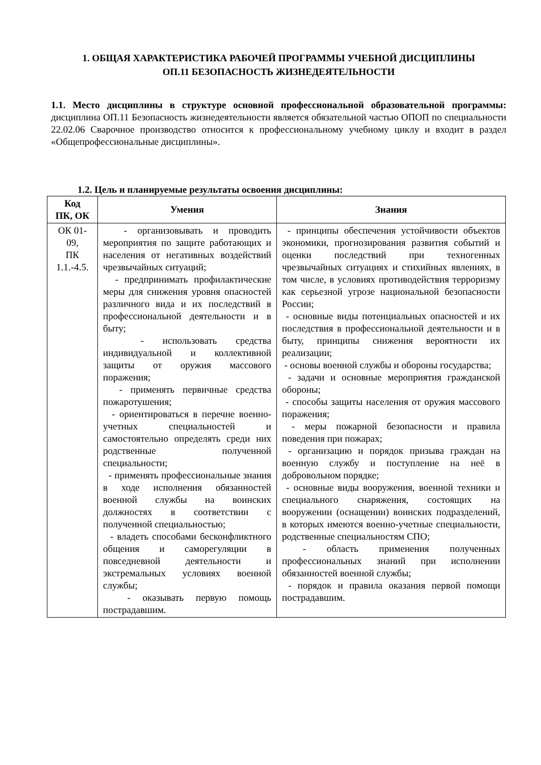1. ОБЩАЯ ХАРАКТЕРИСТИКА РАБОЧЕЙ ПРОГРАММЫ УЧЕБНОЙ ДИСЦИПЛИНЫ
ОП.11 БЕЗОПАСНОСТЬ ЖИЗНЕДЕЯТЕЛЬНОСТИ
1.1. Место дисциплины в структуре основной профессиональной образовательной программы: дисциплина ОП.11 Безопасность жизнедеятельности является обязательной частью ОПОП по специальности 22.02.06 Сварочное производство относится к профессиональному учебному циклу и входит в раздел «Общепрофессиональные дисциплины».
1.2. Цель и планируемые результаты освоения дисциплины:
| Код ПК, ОК | Умения | Знания |
| --- | --- | --- |
| ОК 01-09, ПК 1.1.-4.5. | - организовывать и проводить мероприятия по защите работающих и населения от негативных воздействий чрезвычайных ситуаций; - предпринимать профилактические меры для снижения уровня опасностей различного вида и их последствий в профессиональной деятельности и в быту; - использовать средства индивидуальной и коллективной защиты от оружия массового поражения; - применять первичные средства пожаротушения; - ориентироваться в перечне военно-учетных специальностей и самостоятельно определять среди них родственные полученной специальности; - применять профессиональные знания в ходе исполнения обязанностей военной службы на воинских должностях в соответствии с полученной специальностью; - владеть способами бесконфликтного общения и саморегуляции в повседневной деятельности и экстремальных условиях военной службы; - оказывать первую помощь пострадавшим. | - принципы обеспечения устойчивости объектов экономики, прогнозирования развития событий и оценки последствий при техногенных чрезвычайных ситуациях и стихийных явлениях, в том числе, в условиях противодействия терроризму как серьезной угрозе национальной безопасности России; - основные виды потенциальных опасностей и их последствия в профессиональной деятельности и в быту, принципы снижения вероятности их реализации; - основы военной службы и обороны государства; - задачи и основные мероприятия гражданской обороны; - способы защиты населения от оружия массового поражения; - меры пожарной безопасности и правила поведения при пожарах; - организацию и порядок призыва граждан на военную службу и поступление на неё в добровольном порядке; - основные виды вооружения, военной техники и специального снаряжения, состоящих на вооружении (оснащении) воинских подразделений, в которых имеются военно-учетные специальности, родственные специальностям СПО; - область применения полученных профессиональных знаний при исполнении обязанностей военной службы; - порядок и правила оказания первой помощи пострадавшим. |